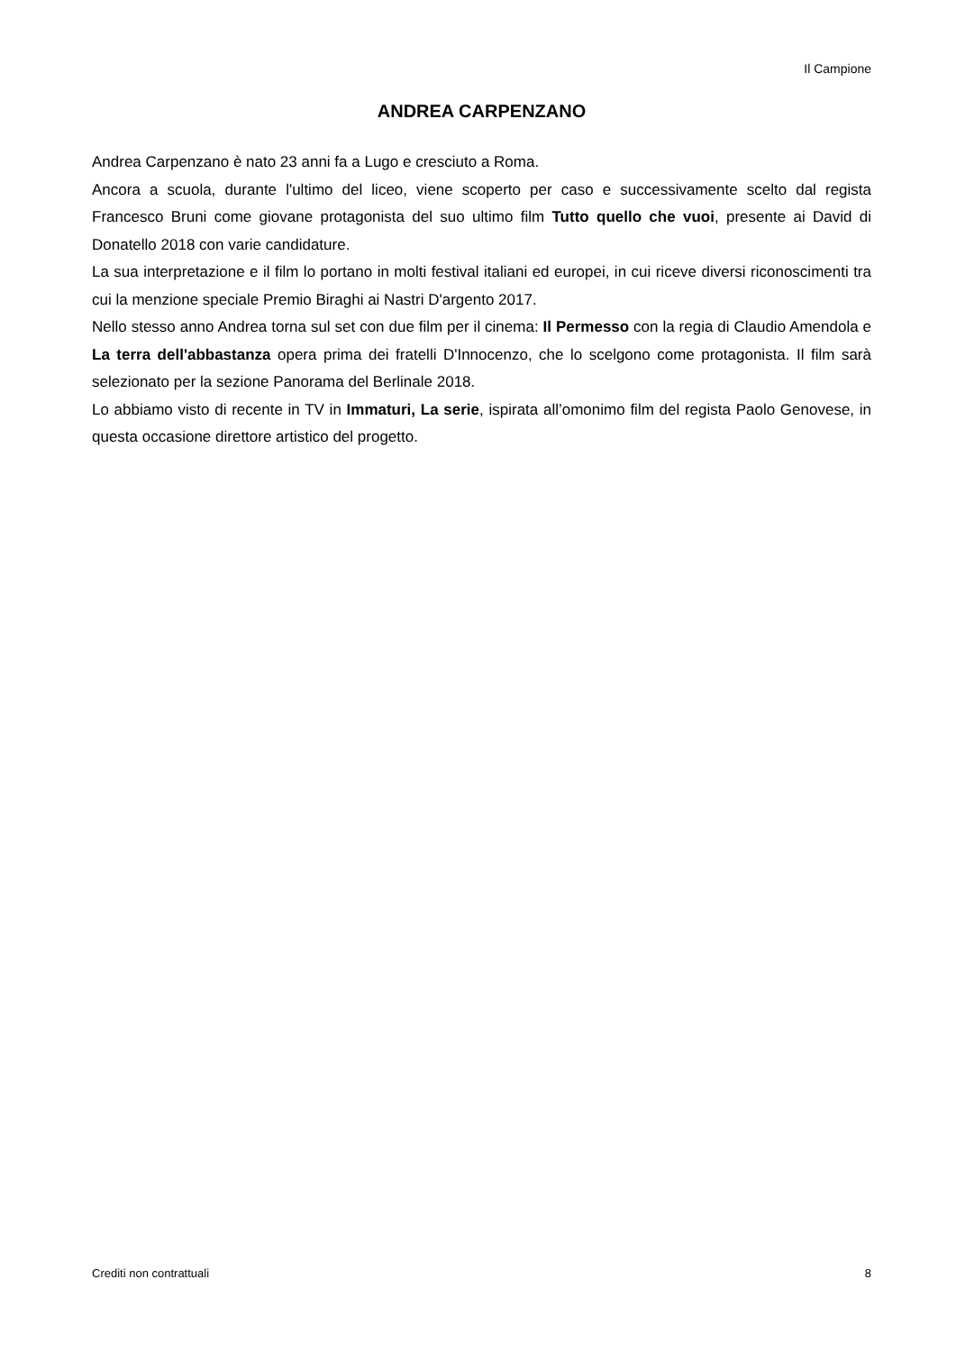Il Campione
ANDREA CARPENZANO
Andrea Carpenzano è nato 23 anni fa a Lugo e cresciuto a Roma.
Ancora a scuola, durante l'ultimo del liceo, viene scoperto per caso e successivamente scelto dal regista Francesco Bruni come giovane protagonista del suo ultimo film Tutto quello che vuoi, presente ai David di Donatello 2018 con varie candidature.
La sua interpretazione e il film lo portano in molti festival italiani ed europei, in cui riceve diversi riconoscimenti tra cui la menzione speciale Premio Biraghi ai Nastri D'argento 2017.
Nello stesso anno Andrea torna sul set con due film per il cinema: Il Permesso con la regia di Claudio Amendola e La terra dell'abbastanza opera prima dei fratelli D'Innocenzo, che lo scelgono come protagonista. Il film sarà selezionato per la sezione Panorama del Berlinale 2018.
Lo abbiamo visto di recente in TV in Immaturi, La serie, ispirata all’omonimo film del regista Paolo Genovese, in questa occasione direttore artistico del progetto.
Crediti non contrattuali 8